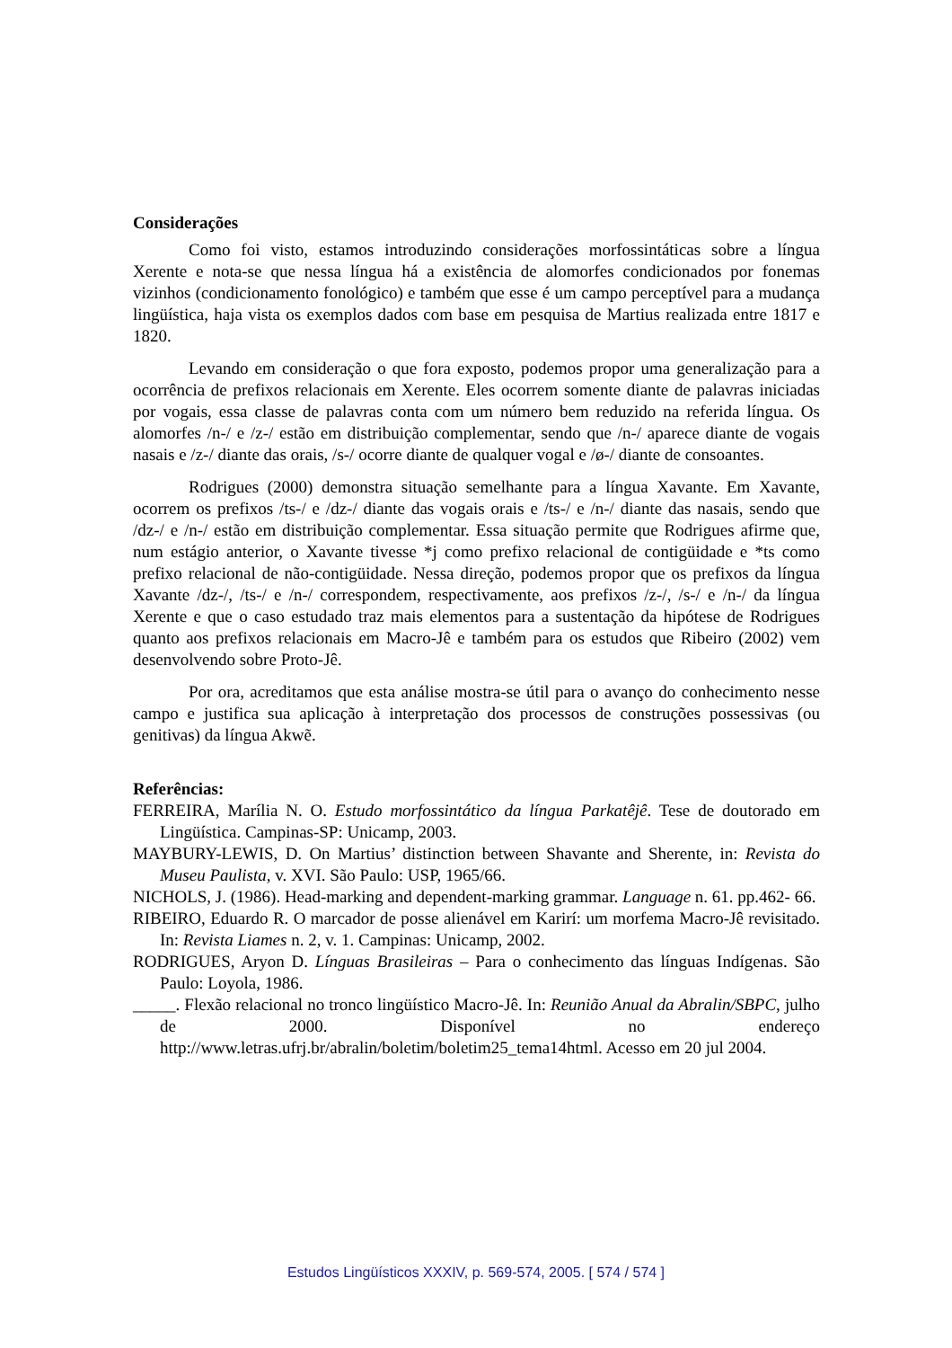Considerações
Como foi visto, estamos introduzindo considerações morfossintáticas sobre a língua Xerente e nota-se que nessa língua há a existência de alomorfes condicionados por fonemas vizinhos (condicionamento fonológico) e também que esse é um campo perceptível para a mudança lingüística, haja vista os exemplos dados com base em pesquisa de Martius realizada entre 1817 e 1820.
Levando em consideração o que fora exposto, podemos propor uma generalização para a ocorrência de prefixos relacionais em Xerente. Eles ocorrem somente diante de palavras iniciadas por vogais, essa classe de palavras conta com um número bem reduzido na referida língua. Os alomorfes /n-/ e /z-/ estão em distribuição complementar, sendo que /n-/ aparece diante de vogais nasais e /z-/ diante das orais, /s-/ ocorre diante de qualquer vogal e /ø-/ diante de consoantes.
Rodrigues (2000) demonstra situação semelhante para a língua Xavante. Em Xavante, ocorrem os prefixos /ts-/ e /dz-/ diante das vogais orais e /ts-/ e /n-/ diante das nasais, sendo que /dz-/ e /n-/ estão em distribuição complementar. Essa situação permite que Rodrigues afirme que, num estágio anterior, o Xavante tivesse *j como prefixo relacional de contigüidade e *ts como prefixo relacional de não-contigüidade. Nessa direção, podemos propor que os prefixos da língua Xavante /dz-/, /ts-/ e /n-/ correspondem, respectivamente, aos prefixos /z-/, /s-/ e /n-/ da língua Xerente e que o caso estudado traz mais elementos para a sustentação da hipótese de Rodrigues quanto aos prefixos relacionais em Macro-Jê e também para os estudos que Ribeiro (2002) vem desenvolvendo sobre Proto-Jê.
Por ora, acreditamos que esta análise mostra-se útil para o avanço do conhecimento nesse campo e justifica sua aplicação à interpretação dos processos de construções possessivas (ou genitivas) da língua Akwẽ.
Referências:
FERREIRA, Marília N. O. Estudo morfossintático da língua Parkatêjê. Tese de doutorado em Lingüística. Campinas-SP: Unicamp, 2003.
MAYBURY-LEWIS, D. On Martius’ distinction between Shavante and Sherente, in: Revista do Museu Paulista, v. XVI. São Paulo: USP, 1965/66.
NICHOLS, J. (1986). Head-marking and dependent-marking grammar. Language n. 61. pp.462- 66.
RIBEIRO, Eduardo R. O marcador de posse alienável em Karirí: um morfema Macro-Jê revisitado. In: Revista Liames n. 2, v. 1. Campinas: Unicamp, 2002.
RODRIGUES, Aryon D. Línguas Brasileiras – Para o conhecimento das línguas Indígenas. São Paulo: Loyola, 1986.
_____. Flexão relacional no tronco lingüístico Macro-Jê. In: Reunião Anual da Abralin/SBPC, julho de 2000. Disponível no endereço http://www.letras.ufrj.br/abralin/boletim/boletim25_tema14html. Acesso em 20 jul 2004.
Estudos Lingüísticos XXXIV, p. 569-574, 2005. [ 574 / 574 ]